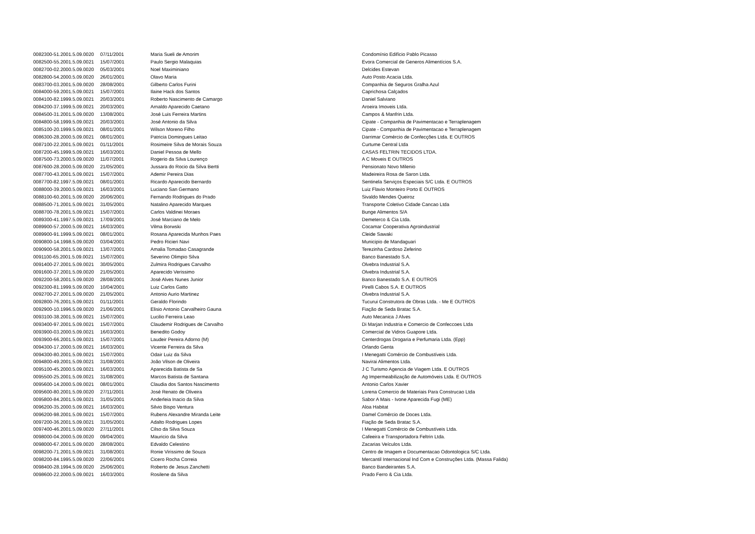| 0082300-51.2001.5.09.0020 | 07/11/2001 | Maria Sueli de Amorim | Condomínio Edifício Pablo Picasso |
| 0082500-55.2001.5.09.0021 | 15/07/2001 | Paulo Sergio Malaquias | Evora Comercial de Generos Alimentícios S.A. |
| 0082700-02.2000.5.09.0020 | 05/03/2001 | Noel Maximiniano | Delcides Estevan |
| 0082800-54.2000.5.09.0020 | 26/01/2001 | Olavo Maria | Auto Posto Acacia Ltda. |
| 0083700-03.2001.5.09.0020 | 28/08/2001 | Gilberto Carlos Furini | Companhia de Seguros Gralha Azul |
| 0084000-59.2001.5.09.0021 | 15/07/2001 | Ilaine Hack dos Santos | Caprichosa Calçados |
| 0084100-82.1999.5.09.0021 | 20/03/2001 | Roberto Nascimento de Camargo | Daniel Salviano |
| 0084200-37.1999.5.09.0021 | 20/03/2001 | Arnaldo Aparecido Caetano | Aroeira Imoveis Ltda. |
| 0084500-31.2001.5.09.0020 | 13/08/2001 | José Luis Ferreira Martins | Campos & Manfrin Ltda. |
| 0084800-58.1999.5.09.0021 | 20/03/2001 | José Antonio da Silva | Cipate - Companhia de Pavimentacao e Terraplenagem |
| 0085100-20.1999.5.09.0021 | 08/01/2001 | Wilson Moreno Filho | Cipate - Companhia de Pavimentacao e Terraplenagem |
| 0086300-28.2000.5.09.0021 | 08/01/2001 | Patricia Domingues Leitao | Darrimar Comércio de Confecções Ltda. E OUTROS |
| 0087100-22.2001.5.09.0021 | 01/11/2001 | Rosimeire Silva de Morais Souza | Curtume Central Ltda |
| 0087200-45.1999.5.09.0021 | 16/03/2001 | Daniel Pessoa de Mello | CASAS FELTRIN TECIDOS LTDA. |
| 0087500-73.2000.5.09.0020 | 11/07/2001 | Rogerio da Silva Lourenço | A C Moveis E OUTROS |
| 0087600-28.2000.5.09.0020 | 21/05/2001 | Jussara do Rocio da Silva Bertti | Pensionato Novo Milenio |
| 0087700-43.2001.5.09.0021 | 15/07/2001 | Ademir Pereira Dias | Madeireira Rosa de Saron Ltda. |
| 0087700-82.1997.5.09.0021 | 08/01/2001 | Ricardo Aparecido Bernardo | Sentinela Serviços Especiais S/C Ltda. E OUTROS |
| 0088000-39.2000.5.09.0021 | 16/03/2001 | Luciano San Germano | Luiz Flavio Monteiro Porto E OUTROS |
| 0088100-60.2001.5.09.0020 | 20/06/2001 | Fernando Rodrigues do Prado | Sivaldo Mendes Queiroz |
| 0088500-71.2001.5.09.0021 | 31/05/2001 | Natalino Aparecido Marques | Transporte Coletivo Cidade Cancao Ltda |
| 0088700-78.2001.5.09.0021 | 15/07/2001 | Carlos Valdinei Moraes | Bunge Alimentos S/A |
| 0089300-41.1997.5.09.0021 | 17/09/2001 | José Marciano de Melo | Demeterco & Cia Ltda. |
| 0089900-57.2000.5.09.0021 | 16/03/2001 | Vilma Borwski | Cocamar Cooperativa Agroindustrial |
| 0089900-91.1999.5.09.0021 | 08/01/2001 | Rosana Aparecida Munhos Paes | Cleide Sawaki |
| 0090800-14.1998.5.09.0020 | 03/04/2001 | Pedro Ricieri Navi | Municipio de Mandaguari |
| 0090900-58.2001.5.09.0021 | 13/07/2001 | Amalia Tomadao Casagrande | Terezinha Cardoso Zeferino |
| 0091100-65.2001.5.09.0021 | 15/07/2001 | Severino Olimpio Silva | Banco Banestado S.A. |
| 0091400-27.2001.5.09.0021 | 30/05/2001 | Zulmira Rodrigues Carvalho | Olvebra Industrial S.A. |
| 0091600-37.2001.5.09.0020 | 21/05/2001 | Aparecido Verissimo | Olvebra Industrial S.A. |
| 0092200-58.2001.5.09.0020 | 28/08/2001 | José Alves Nunes Junior | Banco Banestado S.A. E OUTROS |
| 0092300-81.1999.5.09.0020 | 10/04/2001 | Luiz Carlos Gatto | Pirelli Cabos S.A. E OUTROS |
| 0092700-27.2001.5.09.0020 | 21/05/2001 | Antonio Aurio Martinez | Olvebra Industrial S.A. |
| 0092800-76.2001.5.09.0021 | 01/11/2001 | Geraldo Florindo | Tucurui Construtora de Obras Ltda. - Me E OUTROS |
| 0092900-10.1996.5.09.0020 | 21/06/2001 | Elisio Antonio Carvalheiro Gauna | Fiação de Seda Bratac S.A. |
| 0093100-38.2001.5.09.0021 | 15/07/2001 | Lucilio Ferreira Leao | Auto Mecanica J Alves |
| 0093400-97.2001.5.09.0021 | 15/07/2001 | Claudemir Rodrigues de Carvalho | Di Marjan Industria e Comercio de Confeccoes Ltda |
| 0093900-03.2000.5.09.0021 | 16/03/2001 | Benedito Godoy | Comercial de Vidros Guapore Ltda. |
| 0093900-66.2001.5.09.0021 | 15/07/2001 | Laudeir Pereira Adorno (M) | Centerdrogas Drogaria e Perfumaria Ltda. (Epp) |
| 0094300-17.2000.5.09.0021 | 16/03/2001 | Vicente Ferreira da Silva | Orlando Genta |
| 0094300-80.2001.5.09.0021 | 15/07/2001 | Odair Luiz da Silva | I Menegatti Comércio de Combustíveis Ltda. |
| 0094800-49.2001.5.09.0021 | 31/08/2001 | João Vilson de Oliveira | Navirai Alimentos Ltda. |
| 0095100-45.2000.5.09.0021 | 16/03/2001 | Aparecida Batista de Sa | J C Turismo Agencia de Viagem Ltda. E OUTROS |
| 0095500-25.2001.5.09.0021 | 31/08/2001 | Marcos Batista de Santana | Ag Impermeabilização de Automóveis Ltda. E OUTROS |
| 0095600-14.2000.5.09.0021 | 08/01/2001 | Claudia dos Santos Nascimento | Antonio Carlos Xavier |
| 0095600-80.2001.5.09.0020 | 27/11/2001 | José Renato de Oliveira | Lorena Comercio de Materiais Para Construcao Ltda |
| 0095800-84.2001.5.09.0021 | 31/05/2001 | Anderleia Inacio da Silva | Sabor A Mais - Ivone Aparecida Fugi (ME) |
| 0096200-35.2000.5.09.0021 | 16/03/2001 | Silvio Bispo Ventura | Aloa Habitat |
| 0096200-98.2001.5.09.0021 | 15/07/2001 | Rubens Alexandre Miranda Leite | Damel Comércio de Doces Ltda. |
| 0097200-36.2001.5.09.0021 | 31/05/2001 | Adalto Rodrigues Lopes | Fiação de Seda Bratac S.A. |
| 0097400-46.2001.5.09.0020 | 27/11/2001 | Cilso da Silva Souza | I Menegatti Comércio de Combustíveis Ltda. |
| 0098000-04.2000.5.09.0020 | 09/04/2001 | Mauricio da Silva | Cafeeira e Transportadora Feltrin Ltda. |
| 0098000-67.2001.5.09.0020 | 28/08/2001 | Edvaldo Celestino | Zacarias Veículos Ltda. |
| 0098200-71.2001.5.09.0021 | 31/08/2001 | Ronie Virissimo de Souza | Centro de Imagem e Documentacao Odontologica S/C Ltda. |
| 0098200-84.1995.5.09.0020 | 22/06/2001 | Cicero Rocha Correia | Mercantil Internacional Ind Com e Construções Ltda. (Massa Falida) |
| 0098400-28.1994.5.09.0020 | 25/06/2001 | Roberto de Jesus Zanchetti | Banco Bandeirantes S.A. |
| 0098600-22.2000.5.09.0021 | 16/03/2001 | Rosilene da Silva | Prado Ferro & Cia Ltda. |